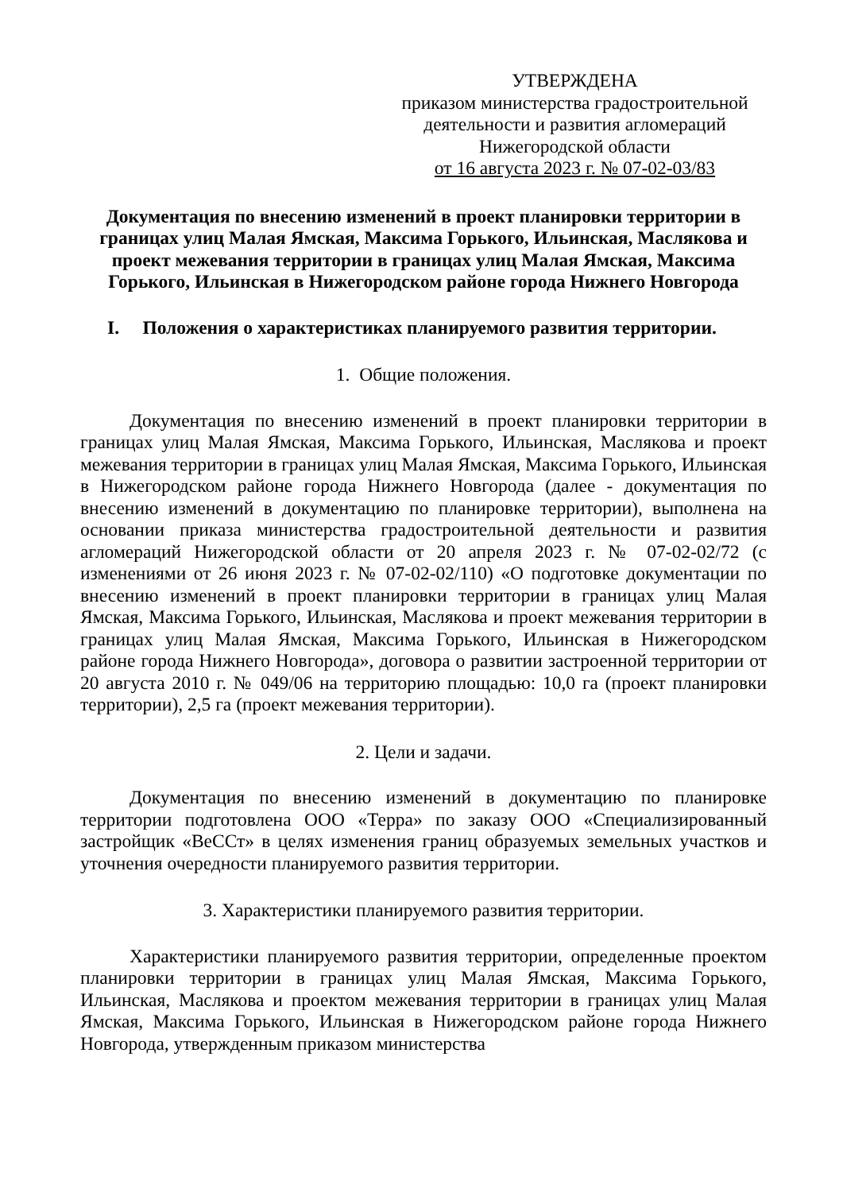УТВЕРЖДЕНА
приказом министерства градостроительной деятельности и развития агломераций Нижегородской области
от 16 августа 2023 г. № 07-02-03/83
Документация по внесению изменений в проект планировки территории в границах улиц Малая Ямская, Максима Горького, Ильинская, Маслякова и проект межевания территории в границах улиц Малая Ямская, Максима Горького, Ильинская в Нижегородском районе города Нижнего Новгорода
I. Положения о характеристиках планируемого развития территории.
1. Общие положения.
Документация по внесению изменений в проект планировки территории в границах улиц Малая Ямская, Максима Горького, Ильинская, Маслякова и проект межевания территории в границах улиц Малая Ямская, Максима Горького, Ильинская в Нижегородском районе города Нижнего Новгорода (далее - документация по внесению изменений в документацию по планировке территории), выполнена на основании приказа министерства градостроительной деятельности и развития агломераций Нижегородской области от 20 апреля 2023 г. № 07-02-02/72 (с изменениями от 26 июня 2023 г. № 07-02-02/110) «О подготовке документации по внесению изменений в проект планировки территории в границах улиц Малая Ямская, Максима Горького, Ильинская, Маслякова и проект межевания территории в границах улиц Малая Ямская, Максима Горького, Ильинская в Нижегородском районе города Нижнего Новгорода», договора о развитии застроенной территории от 20 августа 2010 г. № 049/06 на территорию площадью: 10,0 га (проект планировки территории), 2,5 га (проект межевания территории).
2. Цели и задачи.
Документация по внесению изменений в документацию по планировке территории подготовлена ООО «Терра» по заказу ООО «Специализированный застройщик «ВеССт» в целях изменения границ образуемых земельных участков и уточнения очередности планируемого развития территории.
3. Характеристики планируемого развития территории.
Характеристики планируемого развития территории, определенные проектом планировки территории в границах улиц Малая Ямская, Максима Горького, Ильинская, Маслякова и проектом межевания территории в границах улиц Малая Ямская, Максима Горького, Ильинская в Нижегородском районе города Нижнего Новгорода, утвержденным приказом министерства